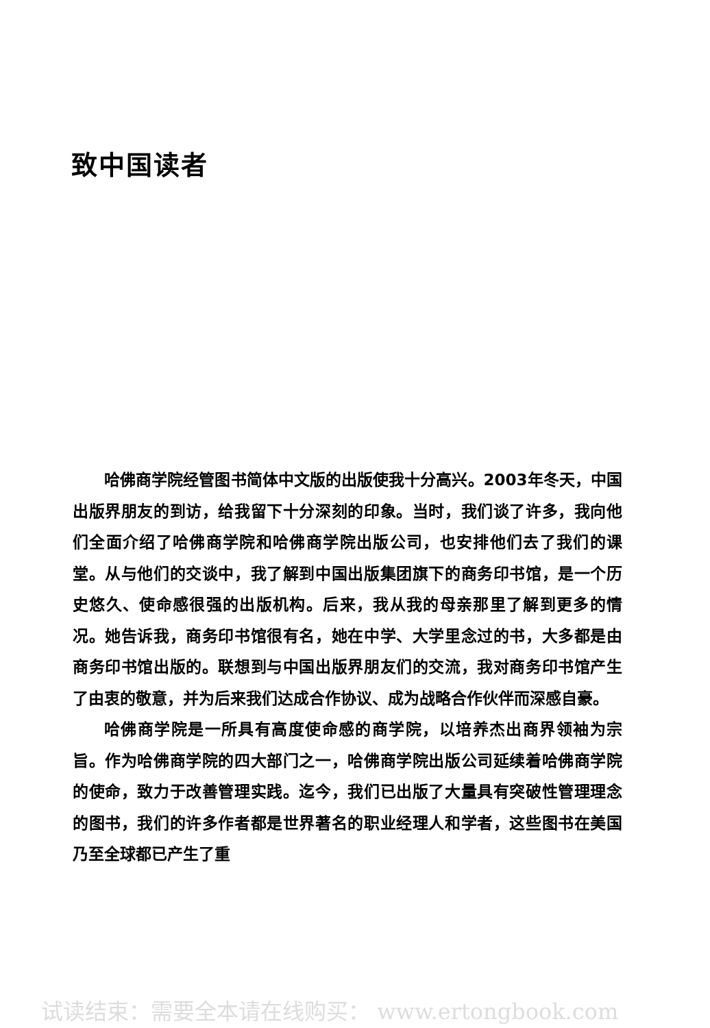致中国读者
哈佛商学院经管图书简体中文版的出版使我十分高兴。2003年冬天，中国出版界朋友的到访，给我留下十分深刻的印象。当时，我们谈了许多，我向他们全面介绍了哈佛商学院和哈佛商学院出版公司，也安排他们去了我们的课堂。从与他们的交谈中，我了解到中国出版集团旗下的商务印书馆，是一个历史悠久、使命感很强的出版机构。后来，我从我的母亲那里了解到更多的情况。她告诉我，商务印书馆很有名，她在中学、大学里念过的书，大多都是由商务印书馆出版的。联想到与中国出版界朋友们的交流，我对商务印书馆产生了由衷的敬意，并为后来我们达成合作协议、成为战略合作伙伴而深感自豪。
哈佛商学院是一所具有高度使命感的商学院，以培养杰出商界领袖为宗旨。作为哈佛商学院的四大部门之一，哈佛商学院出版公司延续着哈佛商学院的使命，致力于改善管理实践。迄今，我们已出版了大量具有突破性管理理念的图书，我们的许多作者都是世界著名的职业经理人和学者，这些图书在美国乃至全球都已产生了重
试读结束：需要全本请在线购买： www.ertongbook.com